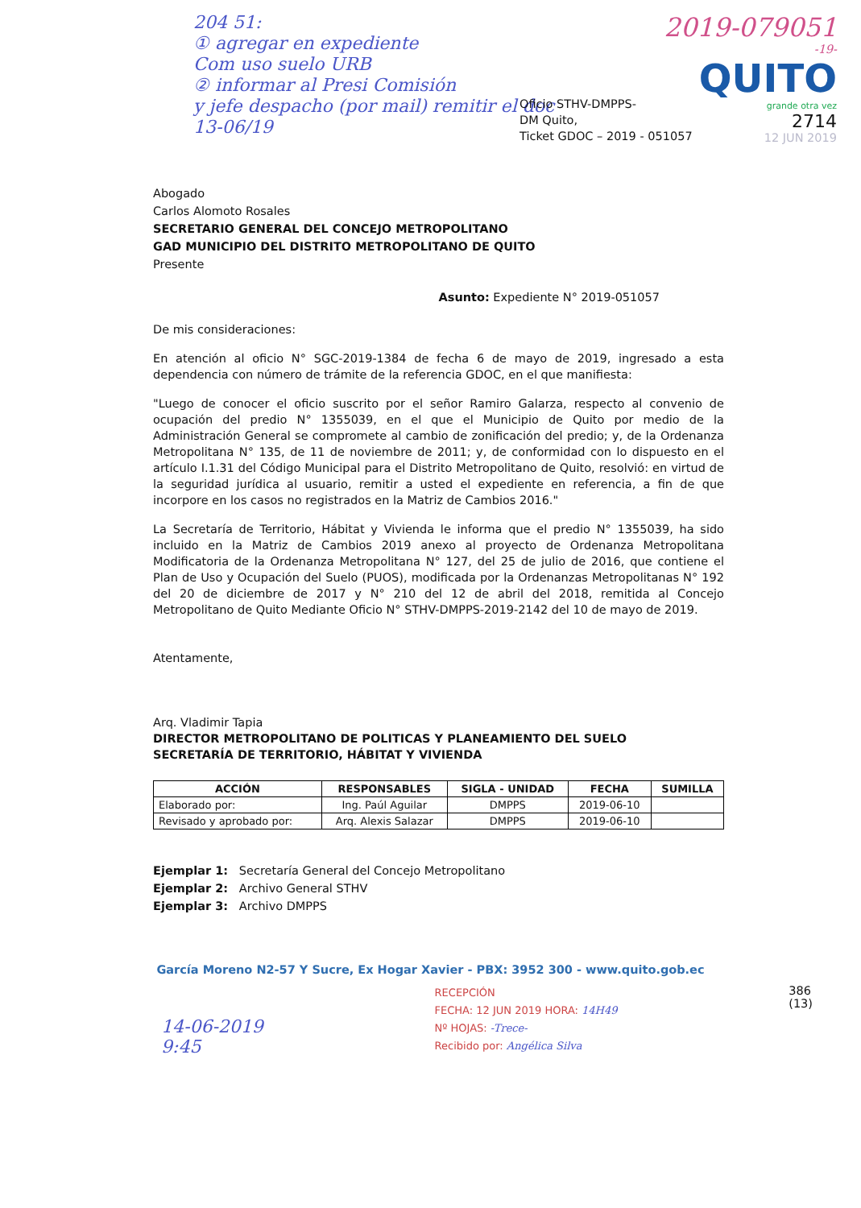204 51:
① agregar en expediente
Com uso suelo URB
② informar al Presi Comisión
y jefe despacho (por mail) remitir el doc
13-06/19
2019-079051
-19-
QUITO
grande otra vez
2714
12 JUN 2019
Oficio STHV-DMPPS-
DM Quito,
Ticket GDOC – 2019 - 051057
Abogado
Carlos Alomoto Rosales
SECRETARIO GENERAL DEL CONCEJO METROPOLITANO
GAD MUNICIPIO DEL DISTRITO METROPOLITANO DE QUITO
Presente
Asunto: Expediente N° 2019-051057
De mis consideraciones:
En atención al oficio N° SGC-2019-1384 de fecha 6 de mayo de 2019, ingresado a esta dependencia con número de trámite de la referencia GDOC, en el que manifiesta:
"Luego de conocer el oficio suscrito por el señor Ramiro Galarza, respecto al convenio de ocupación del predio N° 1355039, en el que el Municipio de Quito por medio de la Administración General se compromete al cambio de zonificación del predio; y, de la Ordenanza Metropolitana N° 135, de 11 de noviembre de 2011; y, de conformidad con lo dispuesto en el artículo I.1.31 del Código Municipal para el Distrito Metropolitano de Quito, resolvió: en virtud de la seguridad jurídica al usuario, remitir a usted el expediente en referencia, a fin de que incorpore en los casos no registrados en la Matriz de Cambios 2016."
La Secretaría de Territorio, Hábitat y Vivienda le informa que el predio N° 1355039, ha sido incluido en la Matriz de Cambios 2019 anexo al proyecto de Ordenanza Metropolitana Modificatoria de la Ordenanza Metropolitana N° 127, del 25 de julio de 2016, que contiene el Plan de Uso y Ocupación del Suelo (PUOS), modificada por la Ordenanzas Metropolitanas N° 192 del 20 de diciembre de 2017 y N° 210 del 12 de abril del 2018, remitida al Concejo Metropolitano de Quito Mediante Oficio N° STHV-DMPPS-2019-2142 del 10 de mayo de 2019.
Atentamente,
Arq. Vladimir Tapia
DIRECTOR METROPOLITANO DE POLITICAS Y PLANEAMIENTO DEL SUELO
SECRETARÍA DE TERRITORIO, HÁBITAT Y VIVIENDA
| ACCIÓN | RESPONSABLES | SIGLA - UNIDAD | FECHA | SUMILLA |
| --- | --- | --- | --- | --- |
| Elaborado por: | Ing. Paúl Aguilar | DMPPS | 2019-06-10 | |
| Revisado y aprobado por: | Arq. Alexis Salazar | DMPPS | 2019-06-10 | |
Ejemplar 1: Secretaría General del Concejo Metropolitano
Ejemplar 2: Archivo General STHV
Ejemplar 3: Archivo DMPPS
García Moreno N2-57 Y Sucre, Ex Hogar Xavier - PBX: 3952 300 - www.quito.gob.ec
14-06-2019
9:45
RECEPCIÓN
FECHA: 12 JUN 2019 HORA: 14H49
Nº HOJAS: -Trece-
Recibido por: Angélica Silva
386
(13)